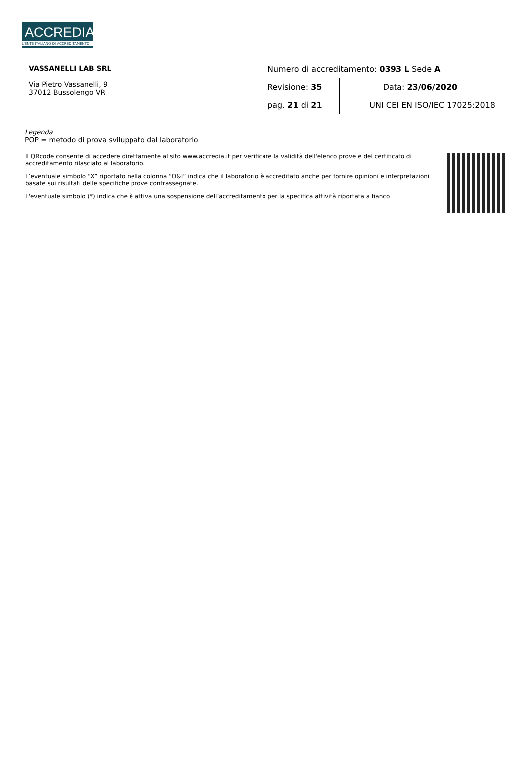ACCREDIA
L'ENTE ITALIANO DI ACCREDITAMENTO
| VASSANELLI LAB SRL Via Pietro Vassanelli, 9 37012 Bussolengo VR | Numero di accreditamento: 0393 L Sede A | |
| | Revisione: 35 | Data: 23/06/2020 |
| | pag. 21 di 21 | UNI CEI EN ISO/IEC 17025:2018 |
Legenda
POP = metodo di prova sviluppato dal laboratorio
Il QRcode consente di accedere direttamente al sito www.accredia.it per verificare la validità dell'elenco prove e del certificato di accreditamento rilasciato al laboratorio.
L’eventuale simbolo “X” riportato nella colonna “O&I” indica che il laboratorio è accreditato anche per fornire opinioni e interpretazioni basate sui risultati delle specifiche prove contrassegnate.
L'eventuale simbolo (*) indica che è attiva una sospensione dell’accreditamento per la specifica attività riportata a fianco